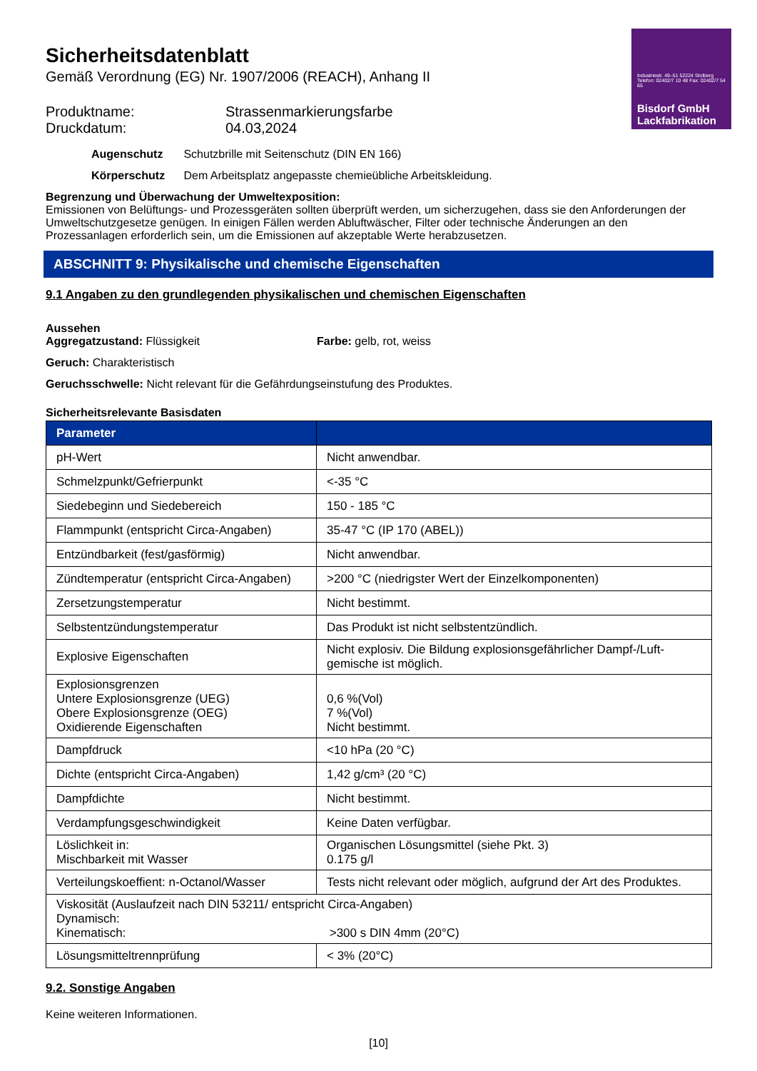Industriestr. 49–51 52224 Stolberg Telefon: 02402/7 10 48 Fax: 02402/7 54 65
Bisdorf GmbH
Lackfabrikation
Sicherheitsdatenblatt
Gemäß Verordnung (EG) Nr. 1907/2006 (REACH), Anhang II
Produktname:
Strassenmarkierungsfarbe
Druckdatum:
04.03,2024
Augenschutz Schutzbrille mit Seitenschutz (DIN EN 166)
Körperschutz Dem Arbeitsplatz angepasste chemieübliche Arbeitskleidung.
Begrenzung und Überwachung der Umweltexposition:
Emissionen von Belüftungs- und Prozessgeräten sollten überprüft werden, um sicherzugehen, dass sie den Anforderungen der Umweltschutzgesetze genügen. In einigen Fällen werden Abluftwäscher, Filter oder technische Änderungen an den Prozessanlagen erforderlich sein, um die Emissionen auf akzeptable Werte herabzusetzen.
ABSCHNITT 9: Physikalische und chemische Eigenschaften
9.1 Angaben zu den grundlegenden physikalischen und chemischen Eigenschaften
Aussehen
Aggregatzustand: Flüssigkeit Farbe: gelb, rot, weiss
Geruch: Charakteristisch
Geruchsschwelle: Nicht relevant für die Gefährdungseinstufung des Produktes.
Sicherheitsrelevante Basisdaten
| Parameter | |
| --- | --- |
| pH-Wert | Nicht anwendbar. |
| Schmelzpunkt/Gefrierpunkt | <-35 °C |
| Siedebeginn und Siedebereich | 150 - 185 °C |
| Flammpunkt (entspricht Circa-Angaben) | 35-47 °C (IP 170 (ABEL)) |
| Entzündbarkeit (fest/gasförmig) | Nicht anwendbar. |
| Zündtemperatur (entspricht Circa-Angaben) | >200 °C (niedrigster Wert der Einzelkomponenten) |
| Zersetzungstemperatur | Nicht bestimmt. |
| Selbstentzündungstemperatur | Das Produkt ist nicht selbstentzündlich. |
| Explosive Eigenschaften | Nicht explosiv. Die Bildung explosionsgefährlicher Dampf-/Luft-gemische ist möglich. |
| Explosionsgrenzen Untere Explosionsgrenze (UEG) Obere Explosionsgrenze (OEG) Oxidierende Eigenschaften | 0,6 %(Vol) 7 %(Vol) Nicht bestimmt. |
| Dampfdruck | <10 hPa (20 °C) |
| Dichte (entspricht Circa-Angaben) | 1,42 g/cm³ (20 °C) |
| Dampfdichte | Nicht bestimmt. |
| Verdampfungsgeschwindigkeit | Keine Daten verfügbar. |
| Löslichkeit in: Mischbarkeit mit Wasser | Organischen Lösungsmittel (siehe Pkt. 3) 0.175 g/l |
| Verteilungskoeffient: n-Octanol/Wasser | Tests nicht relevant oder möglich, aufgrund der Art des Produktes. |
| Viskosität (Auslaufzeit nach DIN 53211/ entspricht Circa-Angaben) Dynamisch: Kinematisch: >300 s DIN 4mm (20°C) | |
| Lösungsmitteltrennprüfung | < 3% (20°C) |
9.2. Sonstige Angaben
Keine weiteren Informationen.
[10]